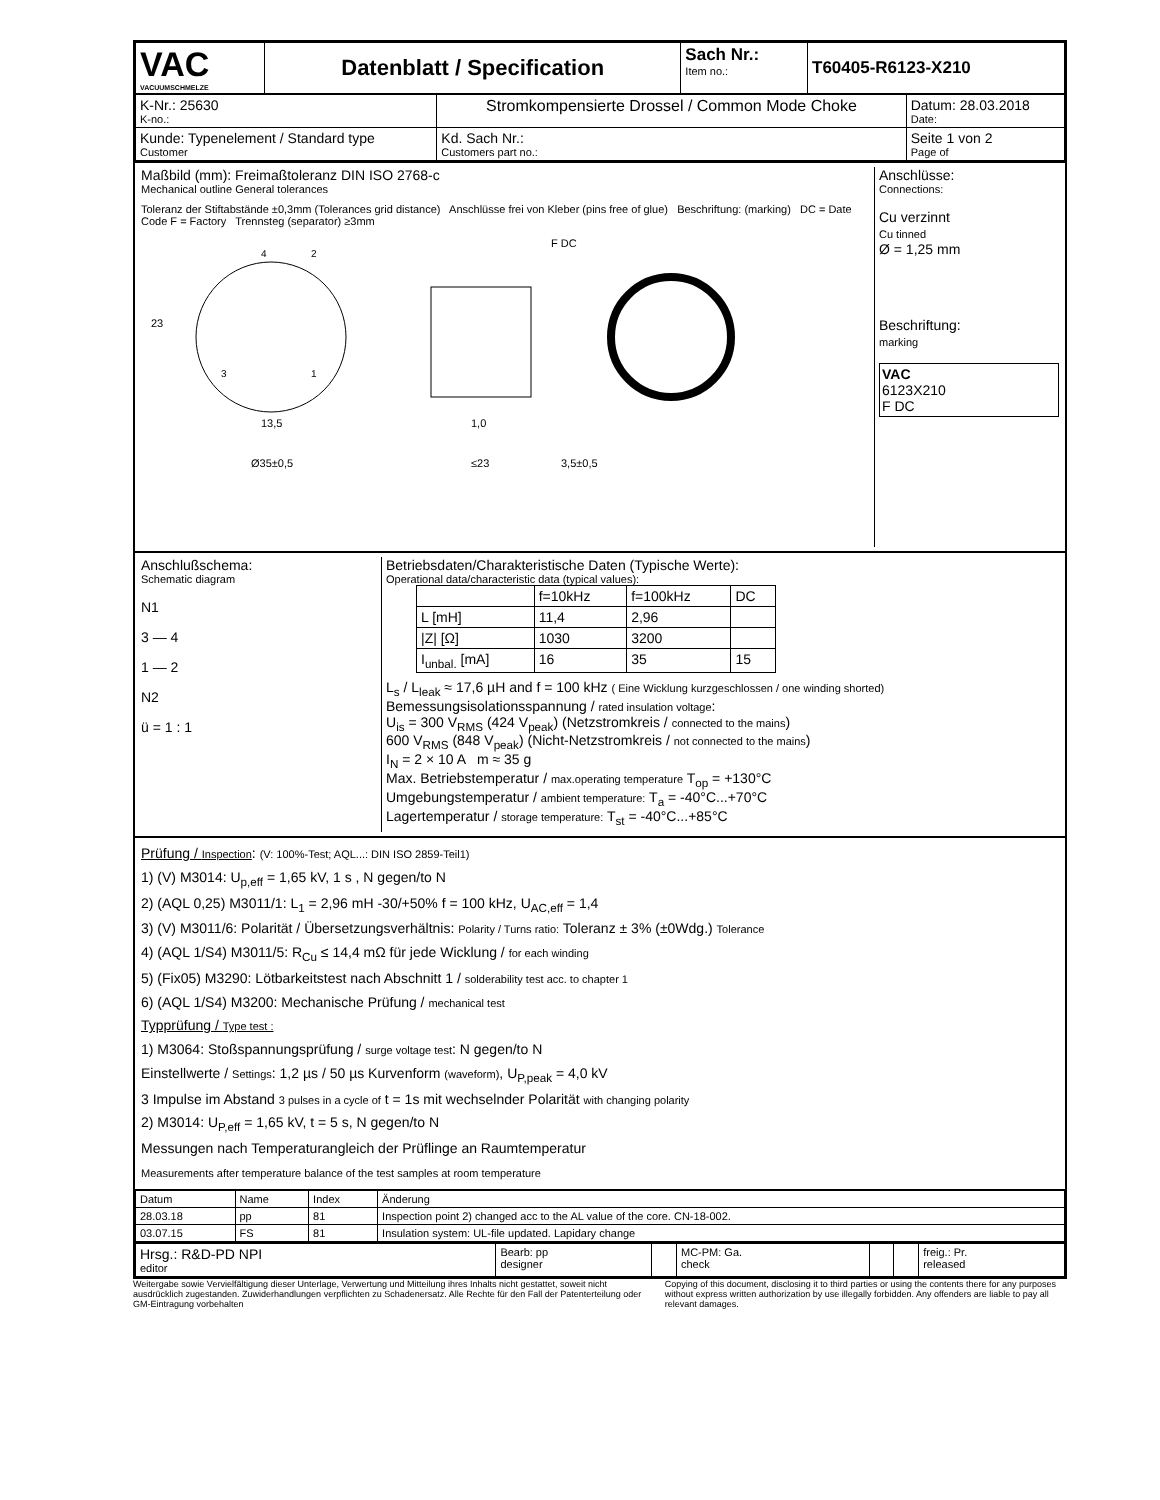| VAC VACUUMSCHMELZE | Datenblatt / Specification | Sach Nr.: Item no.: | T60405-R6123-X210 |
| K-Nr.: 25630 K-no.: | Stromkompensierte Drossel / Common Mode Choke | | Datum: 28.03.2018 Date: |
| Kunde: Typenelement / Standard type Customer | | Kd. Sach Nr.: Customers part no.: | Seite 1 von 2 Page of |
Maßbild (mm): Freimaßtoleranz DIN ISO 2768-c
Mechanical outline General tolerances
Toleranz der Stiftabstände ±0,3mm (Tolerances grid distance) Anschlüsse frei von Kleber (pins free of glue) Beschriftung: (marking) DC = Date Code F = Factory Trennsteg (separator) ≥3mm
4
2
3
1
23
13,5
Ø35±0,5
1,0
≤23
3,5±0,5
F DC
Anschlüsse:
Connections:
Cu verzinnt
Cu tinned
Ø = 1,25 mm
Beschriftung:
marking
VAC
6123X210
F DC
Anschlußschema:
Schematic diagram
N1
3 — 4
1 — 2
N2
ü = 1 : 1
Betriebsdaten/Charakteristische Daten (Typische Werte):
Operational data/characteristic data (typical values):
| | f=10kHz | f=100kHz | DC |
| --- | --- | --- | --- |
| L [mH] | 11,4 | 2,96 | |
| /Z/ [Ω] | 1030 | 3200 | |
| I<sub>unbal.</sub> [mA] | 16 | 35 | 15 |
L<sub>s</sub> / L<sub>leak</sub> ≈ 17,6 µH and f = 100 kHz ( Eine Wicklung kurzgeschlossen / one winding shorted)
Bemessungsisolationsspannung / rated insulation voltage:
U<sub>is</sub> = 300 V<sub>RMS</sub> (424 V<sub>peak</sub>) (Netzstromkreis / connected to the mains)
600 V<sub>RMS</sub> (848 V<sub>peak</sub>) (Nicht-Netzstromkreis / not connected to the mains)
I<sub>N</sub> = 2 × 10 A m ≈ 35 g
Max. Betriebstemperatur / max.operating temperature T<sub>op</sub> = +130°C
Umgebungstemperatur / ambient temperature: T<sub>a</sub> = -40°C...+70°C
Lagertemperatur / storage temperature: T<sub>st</sub> = -40°C...+85°C
Prüfung / Inspection: (V: 100%-Test; AQL...: DIN ISO 2859-Teil1)
1) (V) M3014: U<sub>p,eff</sub> = 1,65 kV, 1 s , N gegen/to N
2) (AQL 0,25) M3011/1: L<sub>1</sub> = 2,96 mH -30/+50% f = 100 kHz, U<sub>AC,eff</sub> = 1,4
3) (V) M3011/6: Polarität / Übersetzungsverhältnis: Polarity / Turns ratio: Toleranz ± 3% (±0Wdg.) Tolerance
4) (AQL 1/S4) M3011/5: R<sub>Cu</sub> ≤ 14,4 mΩ für jede Wicklung / for each winding
5) (Fix05) M3290: Lötbarkeitstest nach Abschnitt 1 / solderability test acc. to chapter 1
6) (AQL 1/S4) M3200: Mechanische Prüfung / mechanical test
Typprüfung / Type test :
1) M3064: Stoßspannungsprüfung / surge voltage test: N gegen/to N
Einstellwerte / Settings: 1,2 µs / 50 µs Kurvenform (waveform), U<sub>P,peak</sub> = 4,0 kV
3 Impulse im Abstand 3 pulses in a cycle of t = 1s mit wechselnder Polarität with changing polarity
2) M3014: U<sub>P,eff</sub> = 1,65 kV, t = 5 s, N gegen/to N
Messungen nach Temperaturangleich der Prüflinge an Raumtemperatur
Measurements after temperature balance of the test samples at room temperature
| Datum | Name | Index | Änderung |
| 28.03.18 | pp | 81 | Inspection point 2) changed acc to the AL value of the core. CN-18-002. |
| 03.07.15 | FS | 81 | Insulation system: UL-file updated. Lapidary change |
| Hrsg.: R&D-PD NPI editor | Bearb: pp designer | | MC-PM: Ga. check | | | freig.: Pr. released |
Weitergabe sowie Vervielfältigung dieser Unterlage, Verwertung und Mitteilung ihres Inhalts nicht gestattet, soweit nicht ausdrücklich zugestanden. Zuwiderhandlungen verpflichten zu Schadenersatz. Alle Rechte für den Fall der Patenterteilung oder GM-Eintragung vorbehalten
Copying of this document, disclosing it to third parties or using the contents there for any purposes without express written authorization by use illegally forbidden. Any offenders are liable to pay all relevant damages.